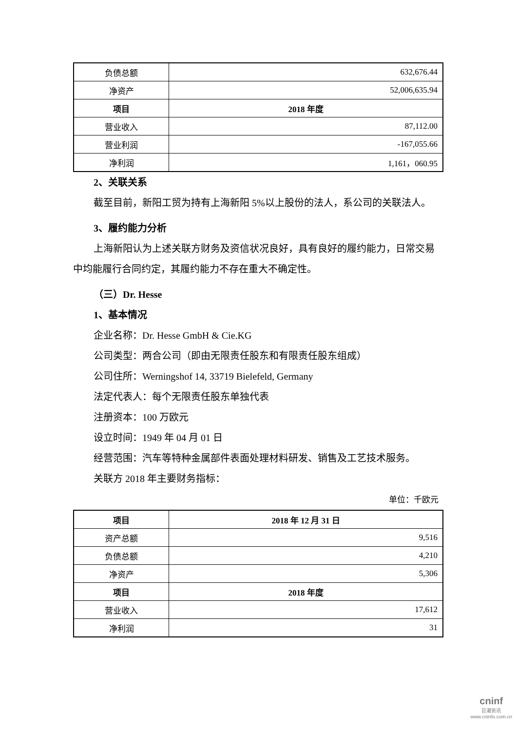| 负债总额 | 632,676.44 |
| 净资产 | 52,006,635.94 |
| 项目 | 2018 年度 |
| 营业收入 | 87,112.00 |
| 营业利润 | -167,055.66 |
| 净利润 | 1,161，060.95 |
2、关联关系
截至目前，新阳工贸为持有上海新阳 5%以上股份的法人，系公司的关联法人。
3、履约能力分析
上海新阳认为上述关联方财务及资信状况良好，具有良好的履约能力，日常交易中均能履行合同约定，其履约能力不存在重大不确定性。
（三）Dr. Hesse
1、基本情况
企业名称：Dr. Hesse GmbH & Cie.KG
公司类型：两合公司（即由无限责任股东和有限责任股东组成）
公司住所：Werningshof 14, 33719 Bielefeld, Germany
法定代表人：每个无限责任股东单独代表
注册资本：100 万欧元
设立时间：1949 年 04 月 01 日
经营范围：汽车等特种金属部件表面处理材料研发、销售及工艺技术服务。
关联方 2018 年主要财务指标：
单位：千欧元
| 项目 | 2018 年 12 月 31 日 |
| 资产总额 | 9,516 |
| 负债总额 | 4,210 |
| 净资产 | 5,306 |
| 项目 | 2018 年度 |
| 营业收入 | 17,612 |
| 净利润 | 31 |
cninf
巨潮资讯
www.cninfo.com.cn